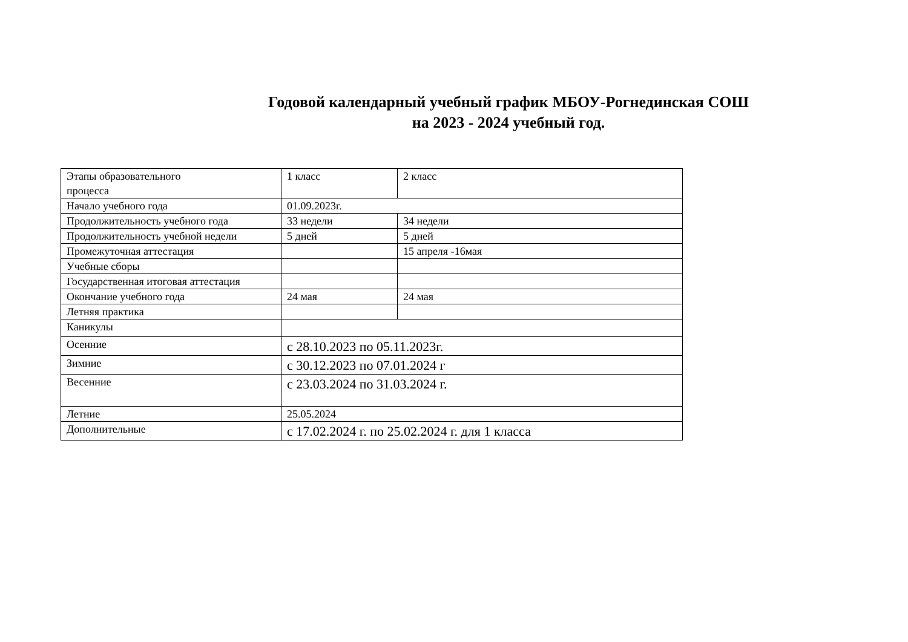Годовой календарный учебный график МБОУ-Рогнединская СОШ
на 2023 - 2024 учебный год.
| Этапы образовательного процесса | 1 класс | 2 класс |
| Начало учебного года | 01.09.2023г. | |
| Продолжительность учебного года | 33 недели | 34 недели |
| Продолжительность учебной недели | 5 дней | 5 дней |
| Промежуточная аттестация | | 15 апреля -16мая |
| Учебные сборы | | |
| Государственная итоговая аттестация | | |
| Окончание учебного года | 24 мая | 24 мая |
| Летняя практика | | |
| Каникулы | | |
| Осенние | с 28.10.2023 по 05.11.2023г. | |
| Зимние | с 30.12.2023 по 07.01.2024 г | |
| Весенние | с 23.03.2024 по 31.03.2024 г. | |
| Летние | 25.05.2024 | |
| Дополнительные | с 17.02.2024 г. по 25.02.2024 г. для 1 класса | |